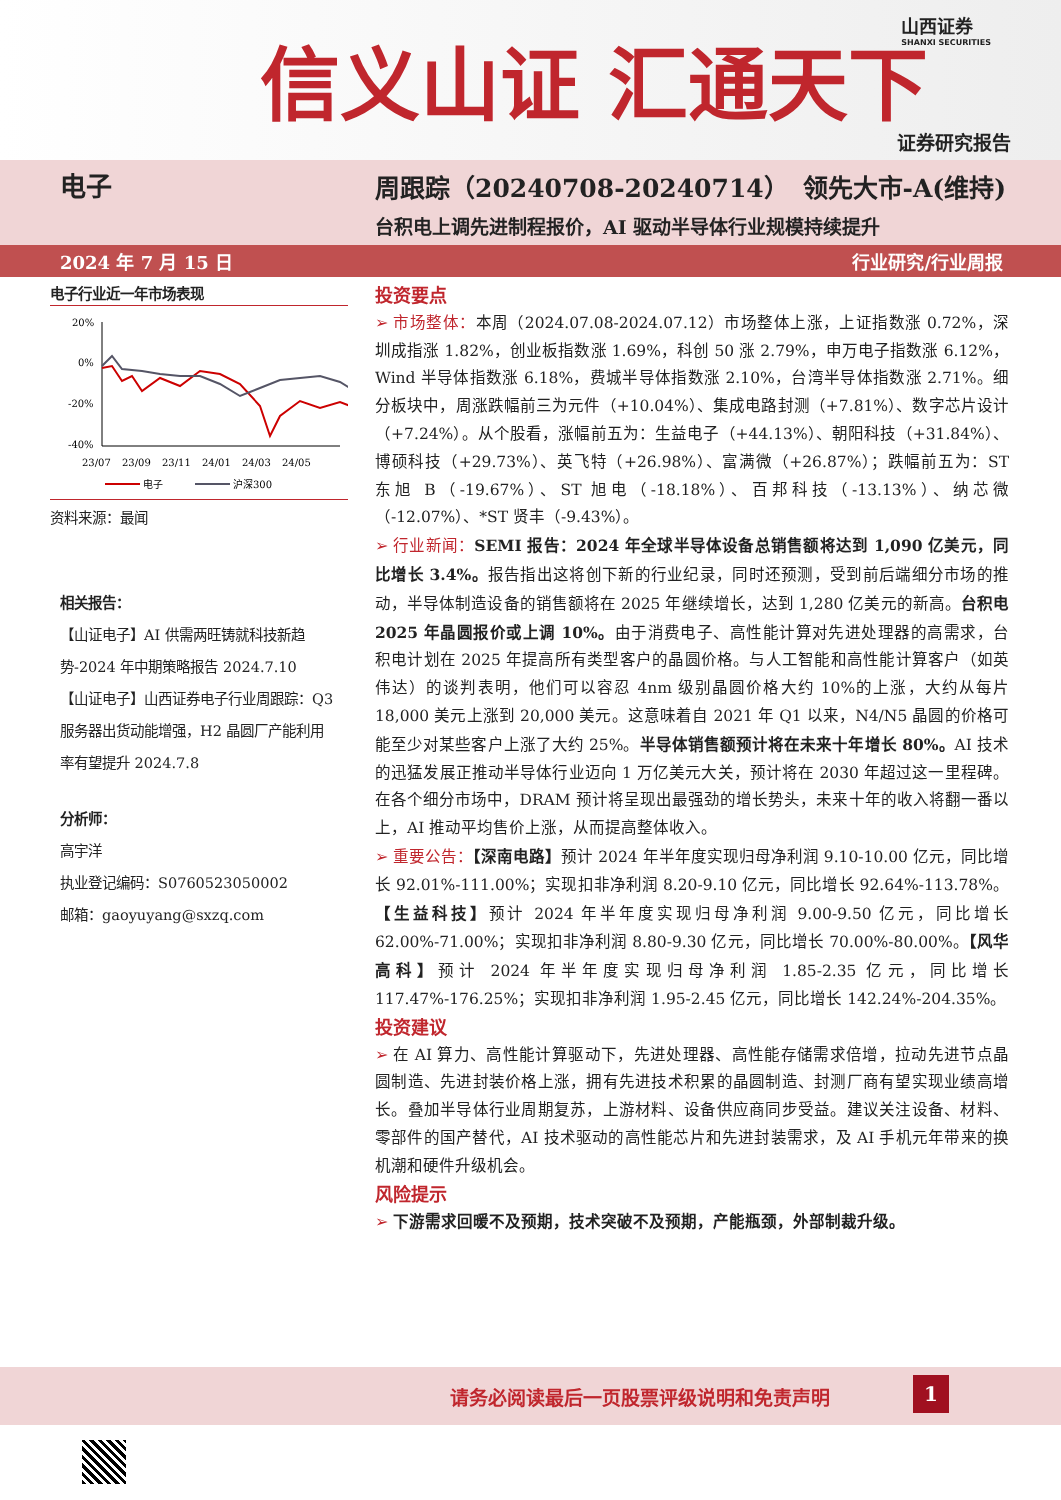信义山证 汇通天下 山西证券
SHANXI SECURITIES
证券研究报告
电子 周跟踪（20240708-20240714） 领先大市-A(维持)
台积电上调先进制程报价，AI 驱动半导体行业规模持续提升
2024 年 7 月 15 日 行业研究/行业周报
电子行业近一年市场表现
20%
0%
-20%
-40%
23/07
23/09
23/11
24/01
24/03
24/05
电子
沪深300
资料来源：最闻
相关报告：
【山证电子】AI 供需两旺铸就科技新趋势-2024 年中期策略报告 2024.7.10
【山证电子】山西证券电子行业周跟踪：Q3 服务器出货动能增强，H2 晶圆厂产能利用率有望提升 2024.7.8
分析师：
高宇洋
执业登记编码：S0760523050002
邮箱：gaoyuyang@sxzq.com
投资要点
➢ 市场整体：本周（2024.07.08-2024.07.12）市场整体上涨，上证指数涨 0.72%，深圳成指涨 1.82%，创业板指数涨 1.69%，科创 50 涨 2.79%，申万电子指数涨 6.12%，Wind 半导体指数涨 6.18%，费城半导体指数涨 2.10%，台湾半导体指数涨 2.71%。细分板块中，周涨跌幅前三为元件（+10.04%）、集成电路封测（+7.81%）、数字芯片设计（+7.24%）。从个股看，涨幅前五为：生益电子（+44.13%）、朝阳科技（+31.84%）、博硕科技（+29.73%）、英飞特（+26.98%）、富满微（+26.87%）；跌幅前五为：ST 东旭 B（-19.67%）、ST 旭电（-18.18%）、百邦科技（-13.13%）、纳芯微（-12.07%）、*ST 贤丰（-9.43%）。
➢ 行业新闻：SEMI 报告：2024 年全球半导体设备总销售额将达到 1,090 亿美元，同比增长 3.4%。报告指出这将创下新的行业纪录，同时还预测，受到前后端细分市场的推动，半导体制造设备的销售额将在 2025 年继续增长，达到 1,280 亿美元的新高。台积电 2025 年晶圆报价或上调 10%。由于消费电子、高性能计算对先进处理器的高需求，台积电计划在 2025 年提高所有类型客户的晶圆价格。与人工智能和高性能计算客户（如英伟达）的谈判表明，他们可以容忍 4nm 级别晶圆价格大约 10%的上涨，大约从每片 18,000 美元上涨到 20,000 美元。这意味着自 2021 年 Q1 以来，N4/N5 晶圆的价格可能至少对某些客户上涨了大约 25%。半导体销售额预计将在未来十年增长 80%。AI 技术的迅猛发展正推动半导体行业迈向 1 万亿美元大关，预计将在 2030 年超过这一里程碑。在各个细分市场中，DRAM 预计将呈现出最强劲的增长势头，未来十年的收入将翻一番以上，AI 推动平均售价上涨，从而提高整体收入。
➢ 重要公告：【深南电路】预计 2024 年半年度实现归母净利润 9.10-10.00 亿元，同比增长 92.01%-111.00%；实现扣非净利润 8.20-9.10 亿元，同比增长 92.64%-113.78%。【生益科技】预计 2024 年半年度实现归母净利润 9.00-9.50 亿元，同比增长 62.00%-71.00%；实现扣非净利润 8.80-9.30 亿元，同比增长 70.00%-80.00%。【风华高科】预计 2024 年半年度实现归母净利润 1.85-2.35 亿元，同比增长 117.47%-176.25%；实现扣非净利润 1.95-2.45 亿元，同比增长 142.24%-204.35%。
投资建议
➢ 在 AI 算力、高性能计算驱动下，先进处理器、高性能存储需求倍增，拉动先进节点晶圆制造、先进封装价格上涨，拥有先进技术积累的晶圆制造、封测厂商有望实现业绩高增长。叠加半导体行业周期复苏，上游材料、设备供应商同步受益。建议关注设备、材料、零部件的国产替代，AI 技术驱动的高性能芯片和先进封装需求，及 AI 手机元年带来的换机潮和硬件升级机会。
风险提示
➢ 下游需求回暖不及预期，技术突破不及预期，产能瓶颈，外部制裁升级。
请务必阅读最后一页股票评级说明和免责声明 1